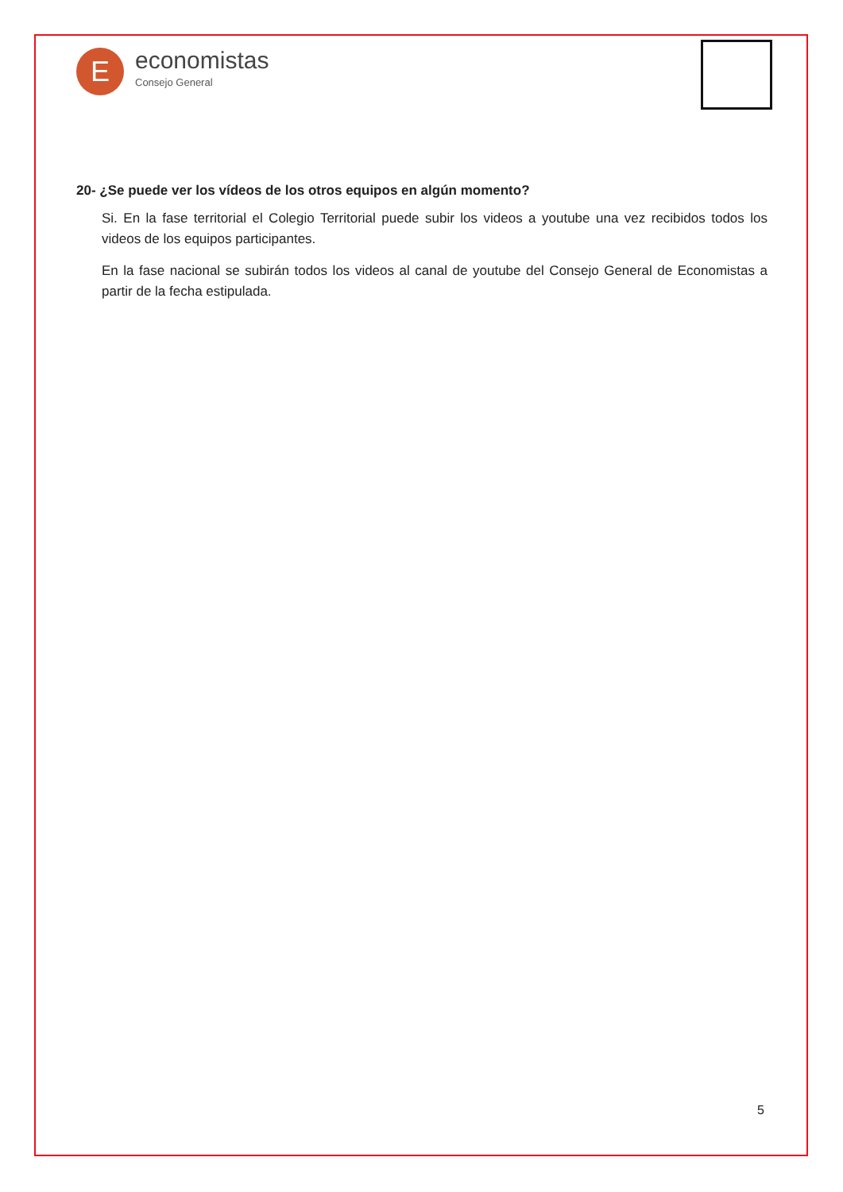E
economistas
Consejo General
20- ¿Se puede ver los vídeos de los otros equipos en algún momento?
Si. En la fase territorial el Colegio Territorial puede subir los videos a youtube una vez recibidos todos los videos de los equipos participantes.
En la fase nacional se subirán todos los videos al canal de youtube del Consejo General de Economistas a partir de la fecha estipulada.
5